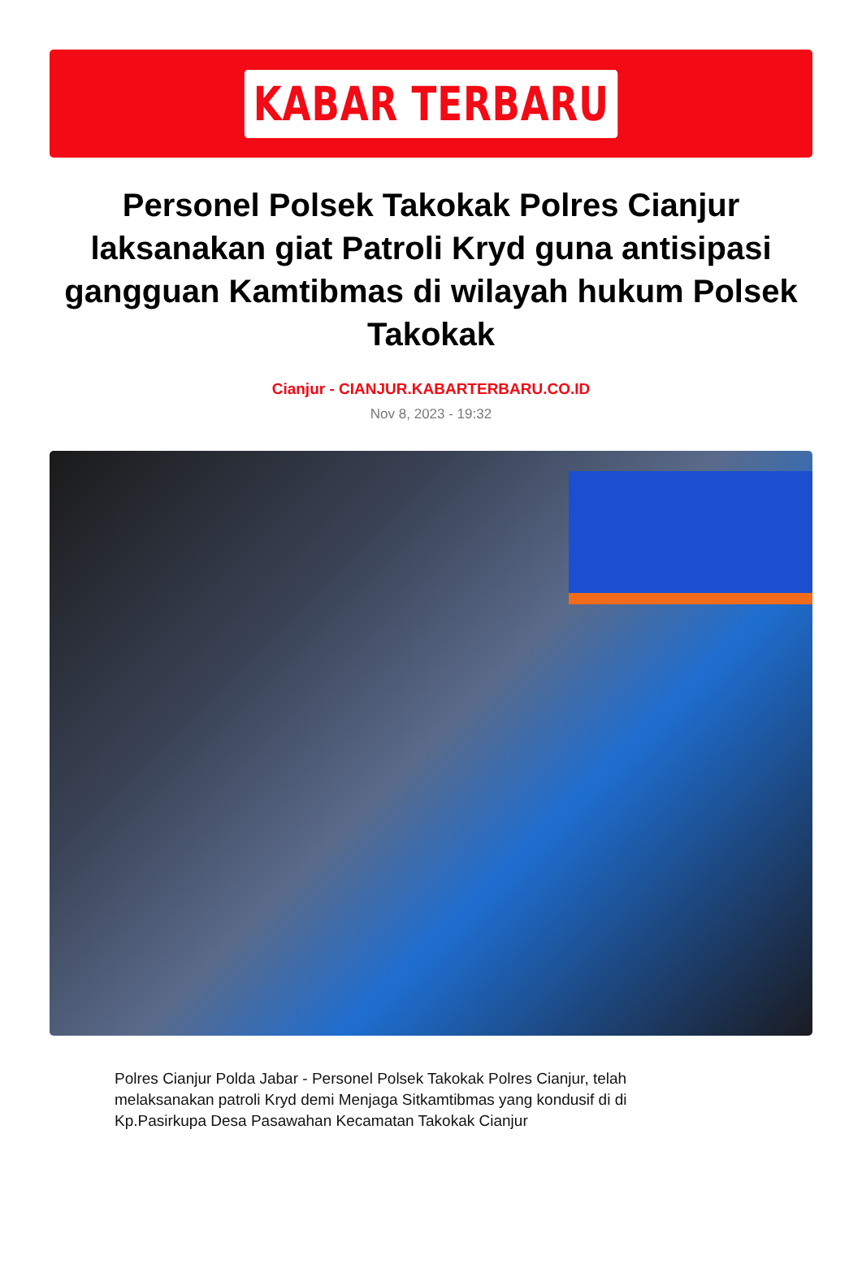KABAR TERBARU
Personel Polsek Takokak Polres Cianjur laksanakan giat Patroli Kryd guna antisipasi gangguan Kamtibmas di wilayah hukum Polsek Takokak
Cianjur - CIANJUR.KABARTERBARU.CO.ID
Nov 8, 2023 - 19:32
Polres Cianjur Polda Jabar - Personel Polsek Takokak Polres Cianjur, telah melaksanakan patroli Kryd demi Menjaga Sitkamtibmas yang kondusif di di Kp.Pasirkupa Desa Pasawahan Kecamatan Takokak Cianjur